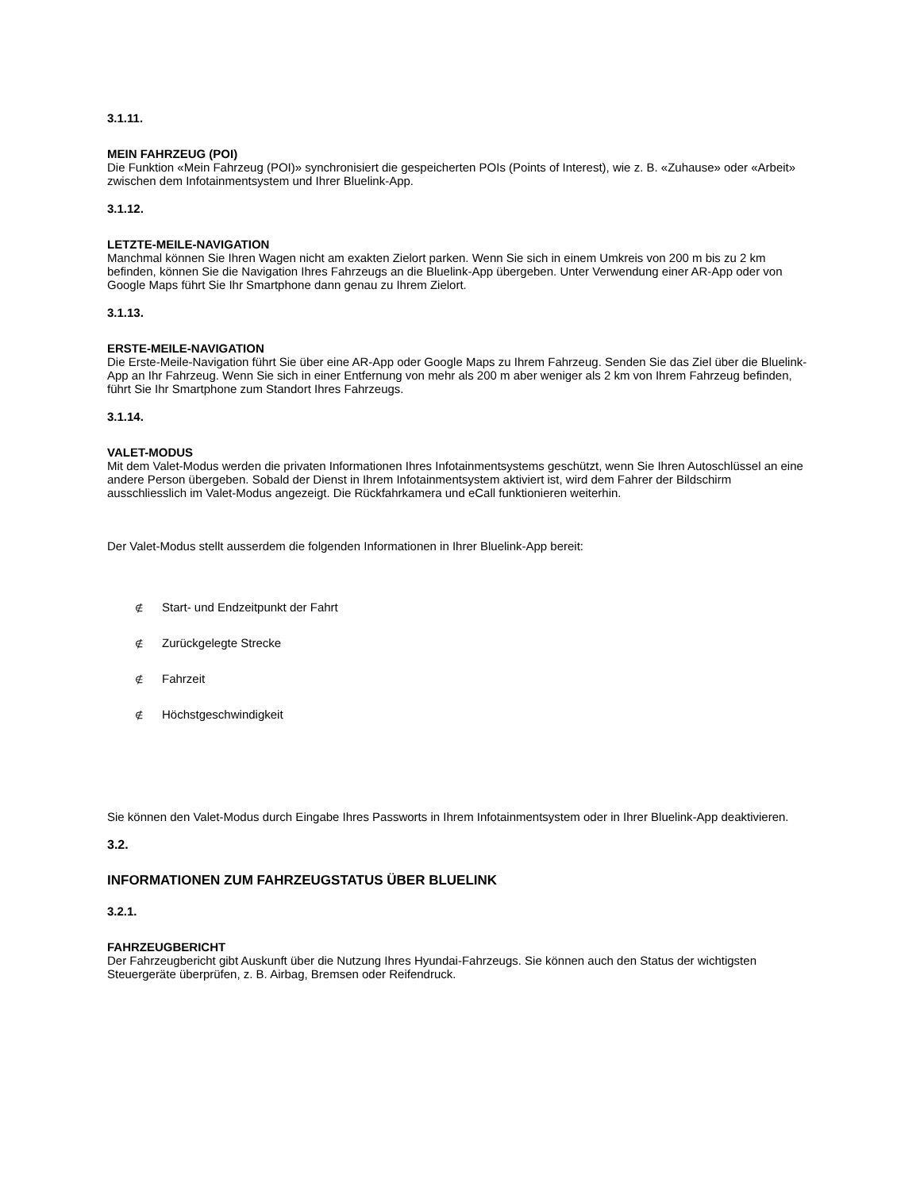3.1.11.
MEIN FAHRZEUG (POI)
Die Funktion «Mein Fahrzeug (POI)» synchronisiert die gespeicherten POIs (Points of Interest), wie z. B. «Zuhause» oder «Arbeit» zwischen dem Infotainmentsystem und Ihrer Bluelink-App.
3.1.12.
LETZTE-MEILE-NAVIGATION
Manchmal können Sie Ihren Wagen nicht am exakten Zielort parken. Wenn Sie sich in einem Umkreis von 200 m bis zu 2 km befinden, können Sie die Navigation Ihres Fahrzeugs an die Bluelink-App übergeben. Unter Verwendung einer AR-App oder von Google Maps führt Sie Ihr Smartphone dann genau zu Ihrem Zielort.
3.1.13.
ERSTE-MEILE-NAVIGATION
Die Erste-Meile-Navigation führt Sie über eine AR-App oder Google Maps zu Ihrem Fahrzeug. Senden Sie das Ziel über die Bluelink-App an Ihr Fahrzeug. Wenn Sie sich in einer Entfernung von mehr als 200 m aber weniger als 2 km von Ihrem Fahrzeug befinden, führt Sie Ihr Smartphone zum Standort Ihres Fahrzeugs.
3.1.14.
VALET-MODUS
Mit dem Valet-Modus werden die privaten Informationen Ihres Infotainmentsystems geschützt, wenn Sie Ihren Autoschlüssel an eine andere Person übergeben. Sobald der Dienst in Ihrem Infotainmentsystem aktiviert ist, wird dem Fahrer der Bildschirm ausschliesslich im Valet-Modus angezeigt. Die Rückfahrkamera und eCall funktionieren weiterhin.
Der Valet-Modus stellt ausserdem die folgenden Informationen in Ihrer Bluelink-App bereit:
∉ Start- und Endzeitpunkt der Fahrt
∉ Zurückgelegte Strecke
∉ Fahrzeit
∉ Höchstgeschwindigkeit
Sie können den Valet-Modus durch Eingabe Ihres Passworts in Ihrem Infotainmentsystem oder in Ihrer Bluelink-App deaktivieren.
3.2.
INFORMATIONEN ZUM FAHRZEUGSTATUS ÜBER BLUELINK
3.2.1.
FAHRZEUGBERICHT
Der Fahrzeugbericht gibt Auskunft über die Nutzung Ihres Hyundai-Fahrzeugs. Sie können auch den Status der wichtigsten Steuergeräte überprüfen, z. B. Airbag, Bremsen oder Reifendruck.